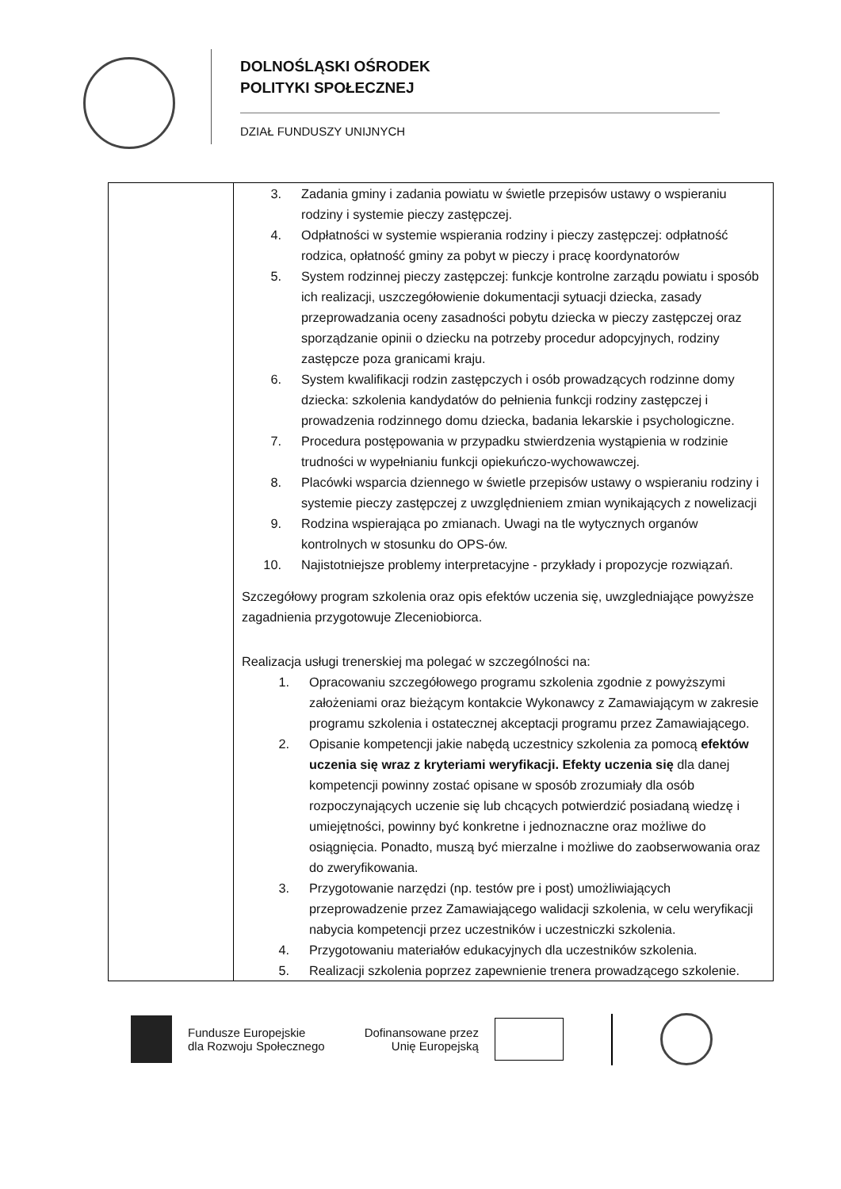DOLNOŚLĄSKI OŚRODEK
POLITYKI SPOŁECZNEJ
DZIAŁ FUNDUSZY UNIJNYCH
| | 3. Zadania gminy i zadania powiatu w świetle przepisów ustawy o wspieraniu rodziny i systemie pieczy zastępczej. 4. Odpłatności w systemie wspierania rodziny i pieczy zastępczej: odpłatność rodzica, opłatność gminy za pobyt w pieczy i pracę koordynatorów 5. System rodzinnej pieczy zastępczej: funkcje kontrolne zarządu powiatu i sposób ich realizacji, uszczegółowienie dokumentacji sytuacji dziecka, zasady przeprowadzania oceny zasadności pobytu dziecka w pieczy zastępczej oraz sporządzanie opinii o dziecku na potrzeby procedur adopcyjnych, rodziny zastępcze poza granicami kraju. 6. System kwalifikacji rodzin zastępczych i osób prowadzących rodzinne domy dziecka: szkolenia kandydatów do pełnienia funkcji rodziny zastępczej i prowadzenia rodzinnego domu dziecka, badania lekarskie i psychologiczne. 7. Procedura postępowania w przypadku stwierdzenia wystąpienia w rodzinie trudności w wypełnianiu funkcji opiekuńczo-wychowawczej. 8. Placówki wsparcia dziennego w świetle przepisów ustawy o wspieraniu rodziny i systemie pieczy zastępczej z uwzględnieniem zmian wynikających z nowelizacji 9. Rodzina wspierająca po zmianach. Uwagi na tle wytycznych organów kontrolnych w stosunku do OPS-ów. 10. Najistotniejsze problemy interpretacyjne - przykłady i propozycje rozwiązań. Szczegółowy program szkolenia oraz opis efektów uczenia się, uwzgledniające powyższe zagadnienia przygotowuje Zleceniobiorca. Realizacja usługi trenerskiej ma polegać w szczególności na: 1. Opracowaniu szczegółowego programu szkolenia zgodnie z powyższymi założeniami oraz bieżącym kontakcie Wykonawcy z Zamawiającym w zakresie programu szkolenia i ostatecznej akceptacji programu przez Zamawiającego. 2. Opisanie kompetencji jakie nabędą uczestnicy szkolenia za pomocą efektów uczenia się wraz z kryteriami weryfikacji. Efekty uczenia się dla danej kompetencji powinny zostać opisane w sposób zrozumiały dla osób rozpoczynających uczenie się lub chcących potwierdzić posiadaną wiedzę i umiejętności, powinny być konkretne i jednoznaczne oraz możliwe do osiągnięcia. Ponadto, muszą być mierzalne i możliwe do zaobserwowania oraz do zweryfikowania. 3. Przygotowanie narzędzi (np. testów pre i post) umożliwiających przeprowadzenie przez Zamawiającego walidacji szkolenia, w celu weryfikacji nabycia kompetencji przez uczestników i uczestniczki szkolenia. 4. Przygotowaniu materiałów edukacyjnych dla uczestników szkolenia. 5. Realizacji szkolenia poprzez zapewnienie trenera prowadzącego szkolenie. |
Fundusze Europejskie
dla Rozwoju Społecznego
Dofinansowane przez
Unię Europejską